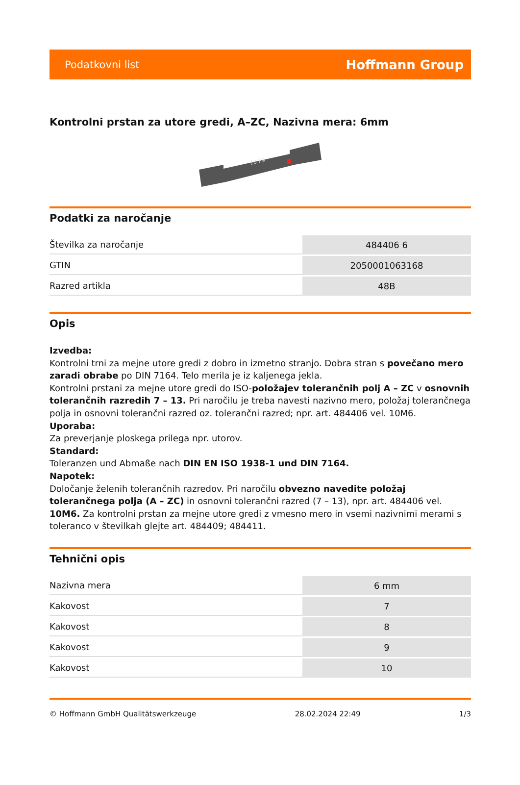Podatkovni list Hoffmann Group
Kontrolni prstan za utore gredi, A–ZC, Nazivna mera: 6mm
10 P9
Podatki za naročanje
| Številka za naročanje | 484406 6 |
| GTIN | 2050001063168 |
| Razred artikla | 48B |
Opis
Izvedba:
Kontrolni trni za mejne utore gredi z dobro in izmetno stranjo. Dobra stran s povečano mero zaradi obrabe po DIN 7164. Telo merila je iz kaljenega jekla.
Kontrolni prstani za mejne utore gredi do ISO-položajev tolerančnih polj A – ZC v osnovnih tolerančnih razredih 7 – 13. Pri naročilu je treba navesti nazivno mero, položaj tolerančnega polja in osnovni tolerančni razred oz. tolerančni razred; npr. art. 484406 vel. 10M6.
Uporaba:
Za preverjanje ploskega prilega npr. utorov.
Standard:
Toleranzen und Abmaße nach DIN EN ISO 1938-1 und DIN 7164.
Napotek:
Določanje želenih tolerančnih razredov. Pri naročilu obvezno navedite položaj tolerančnega polja (A – ZC) in osnovni tolerančni razred (7 – 13), npr. art. 484406 vel. 10M6. Za kontrolni prstan za mejne utore gredi z vmesno mero in vsemi nazivnimi merami s toleranco v številkah glejte art. 484409; 484411.
Tehnični opis
| Nazivna mera | 6 mm |
| Kakovost | 7 |
| Kakovost | 8 |
| Kakovost | 9 |
| Kakovost | 10 |
© Hoffmann GmbH Qualitätswerkzeuge 28.02.2024 22:49 1/3